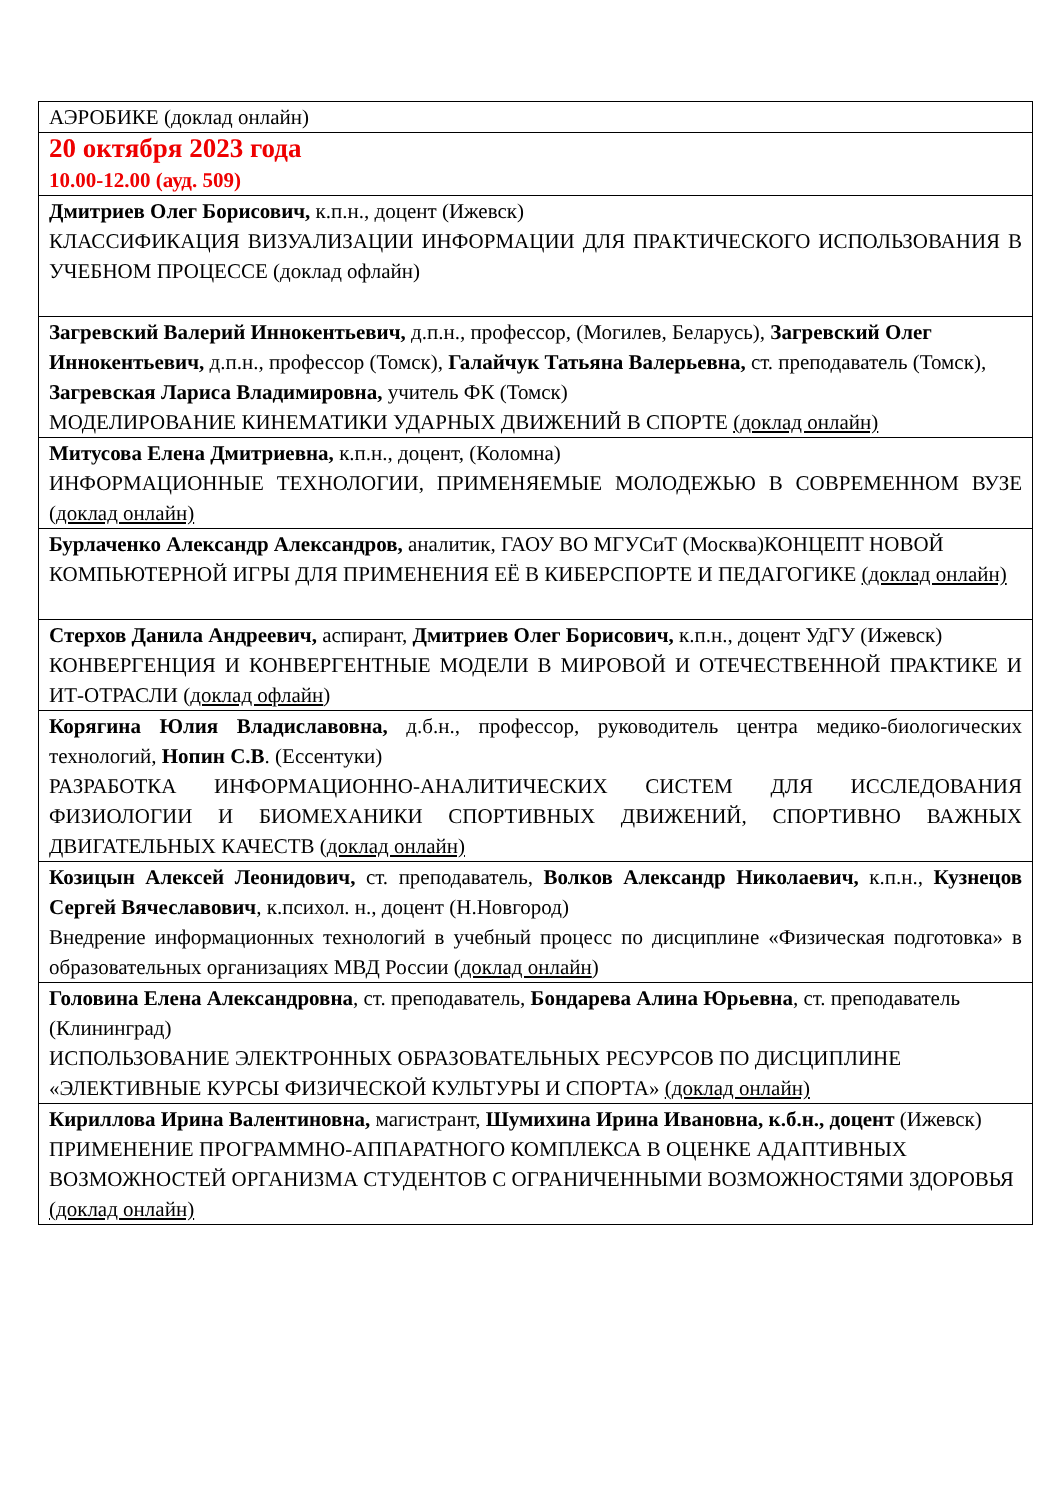| АЭРОБИКЕ (доклад онлайн) |
| 20 октября 2023 года 10.00-12.00 (ауд. 509) |
| Дмитриев Олег Борисович, к.п.н., доцент (Ижевск) КЛАССИФИКАЦИЯ ВИЗУАЛИЗАЦИИ ИНФОРМАЦИИ ДЛЯ ПРАКТИЧЕСКОГО ИСПОЛЬЗОВАНИЯ В УЧЕБНОМ ПРОЦЕССЕ (доклад офлайн) |
| Загревский Валерий Иннокентьевич, д.п.н., профессор, (Могилев, Беларусь), Загревский Олег Иннокентьевич, д.п.н., профессор (Томск), Галайчук Татьяна Валерьевна, ст. преподаватель (Томск), Загревская Лариса Владимировна, учитель ФК (Томск) МОДЕЛИРОВАНИЕ КИНЕМАТИКИ УДАРНЫХ ДВИЖЕНИЙ В СПОРТЕ (доклад онлайн) |
| Митусова Елена Дмитриевна, к.п.н., доцент, (Коломна) ИНФОРМАЦИОННЫЕ ТЕХНОЛОГИИ, ПРИМЕНЯЕМЫЕ МОЛОДЕЖЬЮ В СОВРЕМЕННОМ ВУЗЕ ( доклад онлайн) |
| Бурлаченко Александр Александров, аналитик, ГАОУ ВО МГУСиТ (Москва)КОНЦЕПТ НОВОЙ КОМПЬЮТЕРНОЙ ИГРЫ ДЛЯ ПРИМЕНЕНИЯ ЕЁ В КИБЕРСПОРТЕ И ПЕДАГОГИКЕ (доклад онлайн) |
| Стерхов Данила Андреевич, аспирант, Дмитриев Олег Борисович, к.п.н., доцент УдГУ (Ижевск) КОНВЕРГЕНЦИЯ И КОНВЕРГЕНТНЫЕ МОДЕЛИ В МИРОВОЙ И ОТЕЧЕСТВЕННОЙ ПРАКТИКЕ И ИТ-ОТРАСЛИ ( доклад офлайн ) |
| Корягина Юлия Владиславовна, д.б.н., профессор, руководитель центра медико-биологических технологий, Нопин С.В . (Ессентуки) РАЗРАБОТКА ИНФОРМАЦИОННО-АНАЛИТИЧЕСКИХ СИСТЕМ ДЛЯ ИССЛЕДОВАНИЯ ФИЗИОЛОГИИ И БИОМЕХАНИКИ СПОРТИВНЫХ ДВИЖЕНИЙ, СПОРТИВНО ВАЖНЫХ ДВИГАТЕЛЬНЫХ КАЧЕСТВ ( доклад онлайн) |
| Козицын Алексей Леонидович, ст. преподаватель, Волков Александр Николаевич, к.п.н., Кузнецов Сергей Вячеславович , к.психол. н., доцент (Н.Новгород) Внедрение информационных технологий в учебный процесс по дисциплине «Физическая подготовка» в образовательных организациях МВД России ( доклад онлайн ) |
| Головина Елена Александровна , ст. преподаватель, Бондарева Алина Юрьевна , ст. преподаватель (Клининград) ИСПОЛЬЗОВАНИЕ ЭЛЕКТРОННЫХ ОБРАЗОВАТЕЛЬНЫХ РЕСУРСОВ ПО ДИСЦИПЛИНЕ «ЭЛЕКТИВНЫЕ КУРСЫ ФИЗИЧЕСКОЙ КУЛЬТУРЫ И СПОРТА» (доклад онлайн) |
| Кириллова Ирина Валентиновна, магистрант, Шумихина Ирина Ивановна, к.б.н., доцент (Ижевск) ПРИМЕНЕНИЕ ПРОГРАММНО-АППАРАТНОГО КОМПЛЕКСА В ОЦЕНКЕ АДАПТИВНЫХ ВОЗМОЖНОСТЕЙ ОРГАНИЗМА СТУДЕНТОВ С ОГРАНИЧЕННЫМИ ВОЗМОЖНОСТЯМИ ЗДОРОВЬЯ (доклад онлайн) |